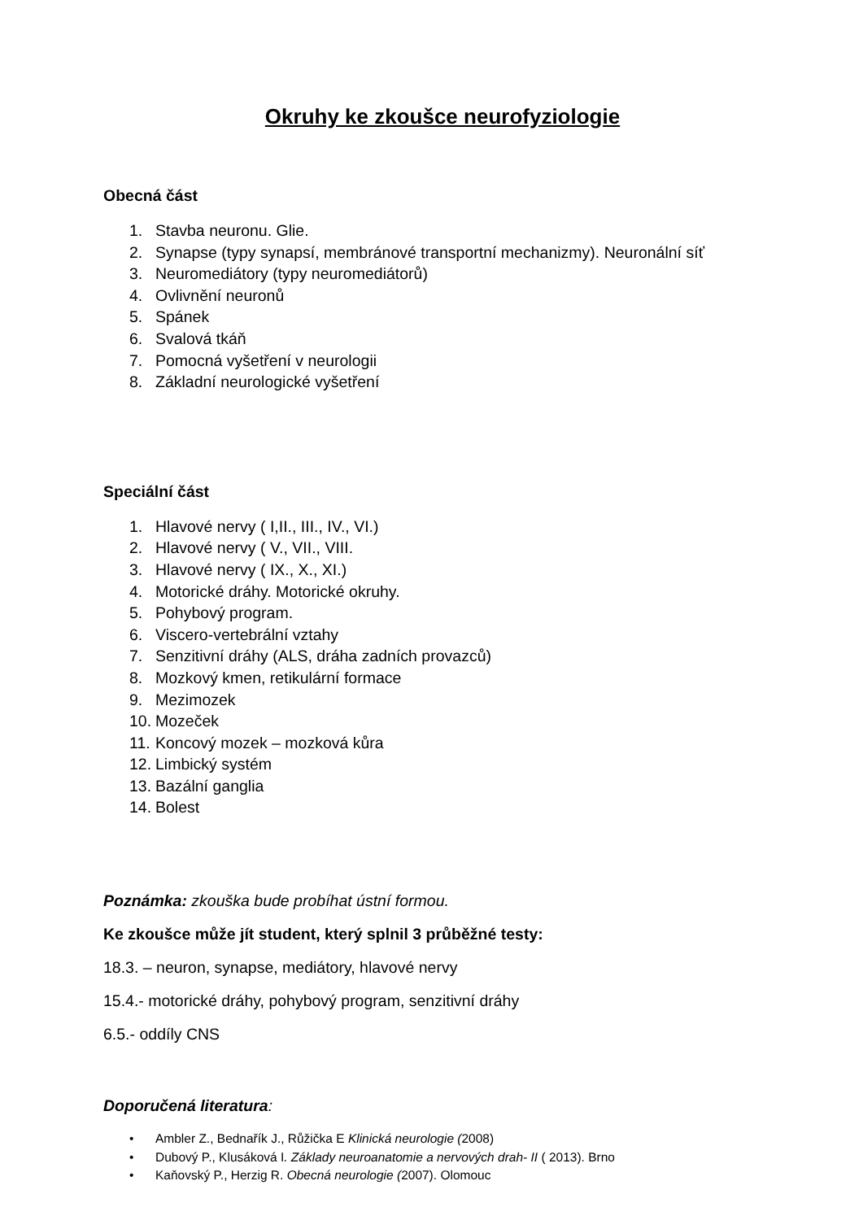Okruhy ke zkoušce neurofyziologie
Obecná část
1. Stavba neuronu. Glie.
2. Synapse (typy synapsí, membránové transportní mechanizmy). Neuronální síť
3. Neuromediátory (typy neuromediátorů)
4. Ovlivnění neuronů
5. Spánek
6. Svalová tkáň
7. Pomocná vyšetření v neurologii
8. Základní neurologické vyšetření
Speciální část
1. Hlavové nervy ( I,II., III., IV., VI.)
2. Hlavové nervy ( V., VII., VIII.
3. Hlavové nervy ( IX., X., XI.)
4. Motorické dráhy. Motorické okruhy.
5. Pohybový program.
6. Viscero-vertebrální vztahy
7. Senzitivní dráhy (ALS, dráha zadních provazců)
8. Mozkový kmen, retikulární formace
9. Mezimozek
10. Mozeček
11. Koncový mozek – mozková kůra
12. Limbický systém
13. Bazální ganglia
14. Bolest
Poznámka: zkouška bude probíhat ústní formou.
Ke zkoušce může jít student, který splnil 3 průběžné testy:
18.3. – neuron, synapse, mediátory, hlavové nervy
15.4.- motorické dráhy, pohybový program, senzitivní dráhy
6.5.- oddíly CNS
Doporučená literatura:
• Ambler Z., Bednařík J., Růžička E Klinická neurologie (2008)
• Dubový P., Klusáková I. Základy neuroanatomie a nervových drah- II ( 2013). Brno
• Kaňovský P., Herzig R. Obecná neurologie (2007). Olomouc